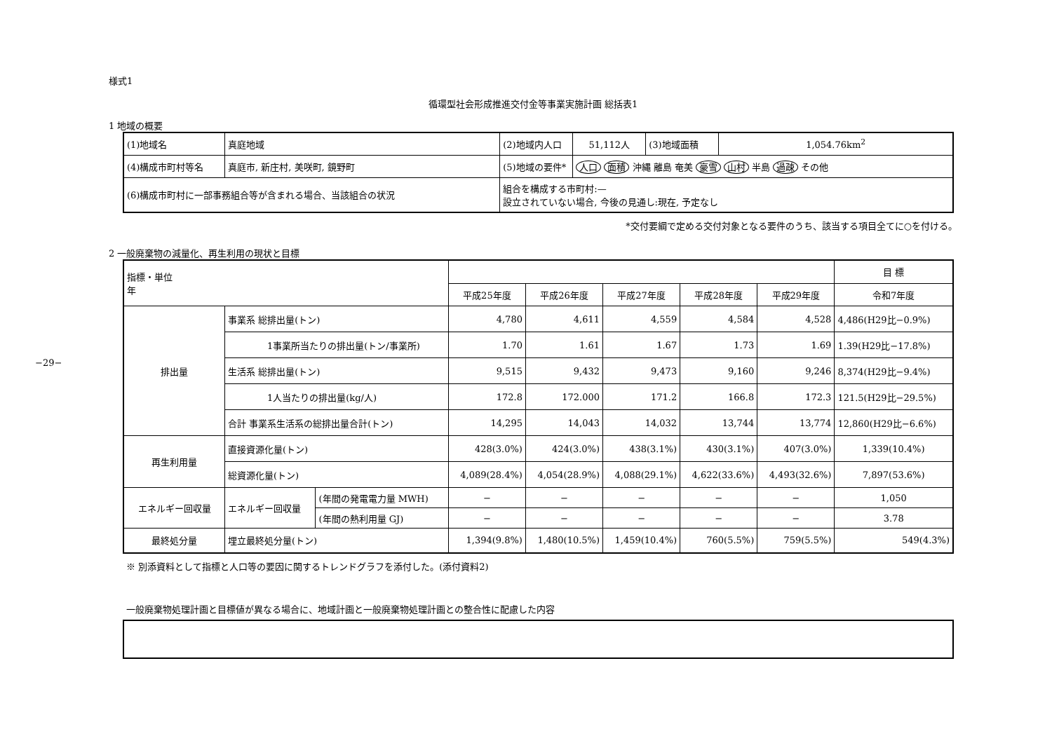−29−
様式1
循環型社会形成推進交付金等事業実施計画 総括表1
1 地域の概要
| (1)地域名 | 真庭地域 | | (2)地域内人口 | 51,112人 | (3)地域面積 | 1,054.76km<sup>2</sup> |
| (4)構成市町村等名 | 真庭市, 新庄村, 美咲町, 鏡野町 | | (5)地域の要件* | 人口 面積 沖縄 離島 奄美 豪雪 山村 半島 過疎 その他 | | |
| (6)構成市町村に一部事務組合等が含まれる場合、当該組合の状況 | | 組合を構成する市町村:— 設立されていない場合, 今後の見通し:現在, 予定なし | | | | |
*交付要綱で定める交付対象となる要件のうち、該当する項目全てに○を付ける。
2 一般廃棄物の減量化、再生利用の現状と目標
| 指標・単位 年 | | | | | | | | 目 標 |
| | | | 平成25年度 | 平成26年度 | 平成27年度 | 平成28年度 | 平成29年度 | 令和7年度 |
| 排出量 | 事業系 総排出量(トン) | | 4,780 | 4,611 | 4,559 | 4,584 | 4,528 | 4,486(H29比−0.9%) |
| | 1事業所当たりの排出量(トン/事業所) | | 1.70 | 1.61 | 1.67 | 1.73 | 1.69 | 1.39(H29比−17.8%) |
| | 生活系 総排出量(トン) | | 9,515 | 9,432 | 9,473 | 9,160 | 9,246 | 8,374(H29比−9.4%) |
| | 1人当たりの排出量(kg/人) | | 172.8 | 172.000 | 171.2 | 166.8 | 172.3 | 121.5(H29比−29.5%) |
| | 合計 事業系生活系の総排出量合計(トン) | | 14,295 | 14,043 | 14,032 | 13,744 | 13,774 | 12,860(H29比−6.6%) |
| 再生利用量 | 直接資源化量(トン) | | 428(3.0%) | 424(3.0%) | 438(3.1%) | 430(3.1%) | 407(3.0%) | 1,339(10.4%) |
| | 総資源化量(トン) | | 4,089(28.4%) | 4,054(28.9%) | 4,088(29.1%) | 4,622(33.6%) | 4,493(32.6%) | 7,897(53.6%) |
| エネルギー回収量 | エネルギー回収量 | (年間の発電電力量 MWH) | − | − | − | − | − | 1,050 |
| | | (年間の熱利用量 GJ) | − | − | − | − | − | 3.78 |
| 最終処分量 | 埋立最終処分量(トン) | | 1,394(9.8%) | 1,480(10.5%) | 1,459(10.4%) | 760(5.5%) | 759(5.5%) | 549(4.3%) |
※ 別添資料として指標と人口等の要因に関するトレンドグラフを添付した。(添付資料2)
一般廃棄物処理計画と目標値が異なる場合に、地域計画と一般廃棄物処理計画との整合性に配慮した内容